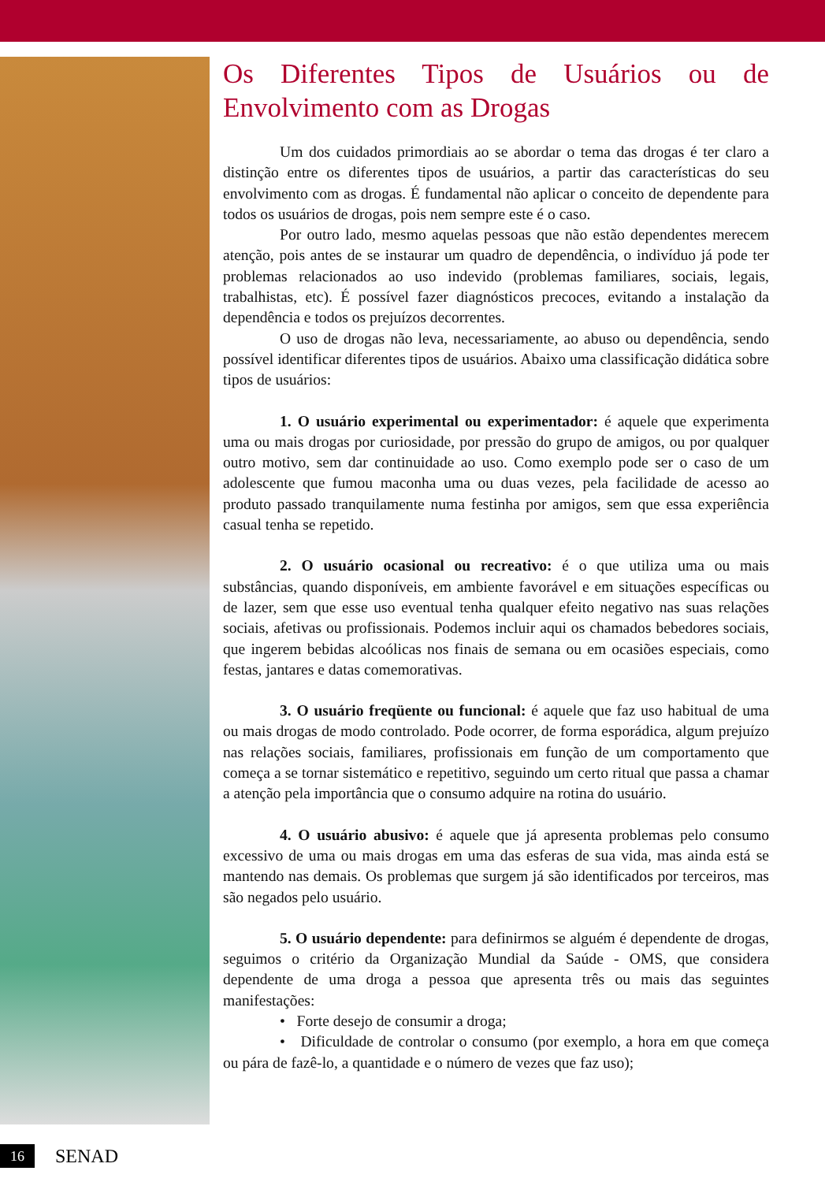Os Diferentes Tipos de Usuários ou de Envolvimento com as Drogas
Um dos cuidados primordiais ao se abordar o tema das drogas é ter claro a distinção entre os diferentes tipos de usuários, a partir das características do seu envolvimento com as drogas. É fundamental não aplicar o conceito de dependente para todos os usuários de drogas, pois nem sempre este é o caso.
Por outro lado, mesmo aquelas pessoas que não estão dependentes merecem atenção, pois antes de se instaurar um quadro de dependência, o indivíduo já pode ter problemas relacionados ao uso indevido (problemas familiares, sociais, legais, trabalhistas, etc). É possível fazer diagnósticos precoces, evitando a instalação da dependência e todos os prejuízos decorrentes.
O uso de drogas não leva, necessariamente, ao abuso ou dependência, sendo possível identificar diferentes tipos de usuários. Abaixo uma classificação didática sobre tipos de usuários:
1. O usuário experimental ou experimentador: é aquele que experimenta uma ou mais drogas por curiosidade, por pressão do grupo de amigos, ou por qualquer outro motivo, sem dar continuidade ao uso. Como exemplo pode ser o caso de um adolescente que fumou maconha uma ou duas vezes, pela facilidade de acesso ao produto passado tranquilamente numa festinha por amigos, sem que essa experiência casual tenha se repetido.
2. O usuário ocasional ou recreativo: é o que utiliza uma ou mais substâncias, quando disponíveis, em ambiente favorável e em situações específicas ou de lazer, sem que esse uso eventual tenha qualquer efeito negativo nas suas relações sociais, afetivas ou profissionais. Podemos incluir aqui os chamados bebedores sociais, que ingerem bebidas alcoólicas nos finais de semana ou em ocasiões especiais, como festas, jantares e datas comemorativas.
3. O usuário freqüente ou funcional: é aquele que faz uso habitual de uma ou mais drogas de modo controlado. Pode ocorrer, de forma esporádica, algum prejuízo nas relações sociais, familiares, profissionais em função de um comportamento que começa a se tornar sistemático e repetitivo, seguindo um certo ritual que passa a chamar a atenção pela importância que o consumo adquire na rotina do usuário.
4. O usuário abusivo: é aquele que já apresenta problemas pelo consumo excessivo de uma ou mais drogas em uma das esferas de sua vida, mas ainda está se mantendo nas demais. Os problemas que surgem já são identificados por terceiros, mas são negados pelo usuário.
5. O usuário dependente: para definirmos se alguém é dependente de drogas, seguimos o critério da Organização Mundial da Saúde - OMS, que considera dependente de uma droga a pessoa que apresenta três ou mais das seguintes manifestações:
• Forte desejo de consumir a droga;
• Dificuldade de controlar o consumo (por exemplo, a hora em que começa ou pára de fazê-lo, a quantidade e o número de vezes que faz uso);
16
SENAD